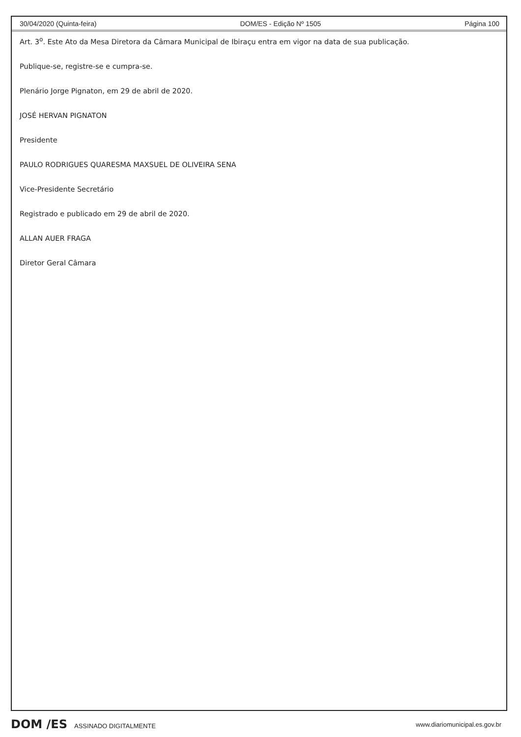30/04/2020 (Quinta-feira) DOM/ES - Edição Nº 1505 Página 100
Art. 3<sup>o</sup>. Este Ato da Mesa Diretora da Câmara Municipal de Ibiraçu entra em vigor na data de sua publicação.
Publique-se, registre-se e cumpra-se.
Plenário Jorge Pignaton, em 29 de abril de 2020.
JOSÉ HERVAN PIGNATON
Presidente
PAULO RODRIGUES QUARESMA MAXSUEL DE OLIVEIRA SENA
Vice-Presidente Secretário
Registrado e publicado em 29 de abril de 2020.
ALLAN AUER FRAGA
Diretor Geral Câmara
DOM /ES ASSINADO DIGITALMENTE www.diariomunicipal.es.gov.br